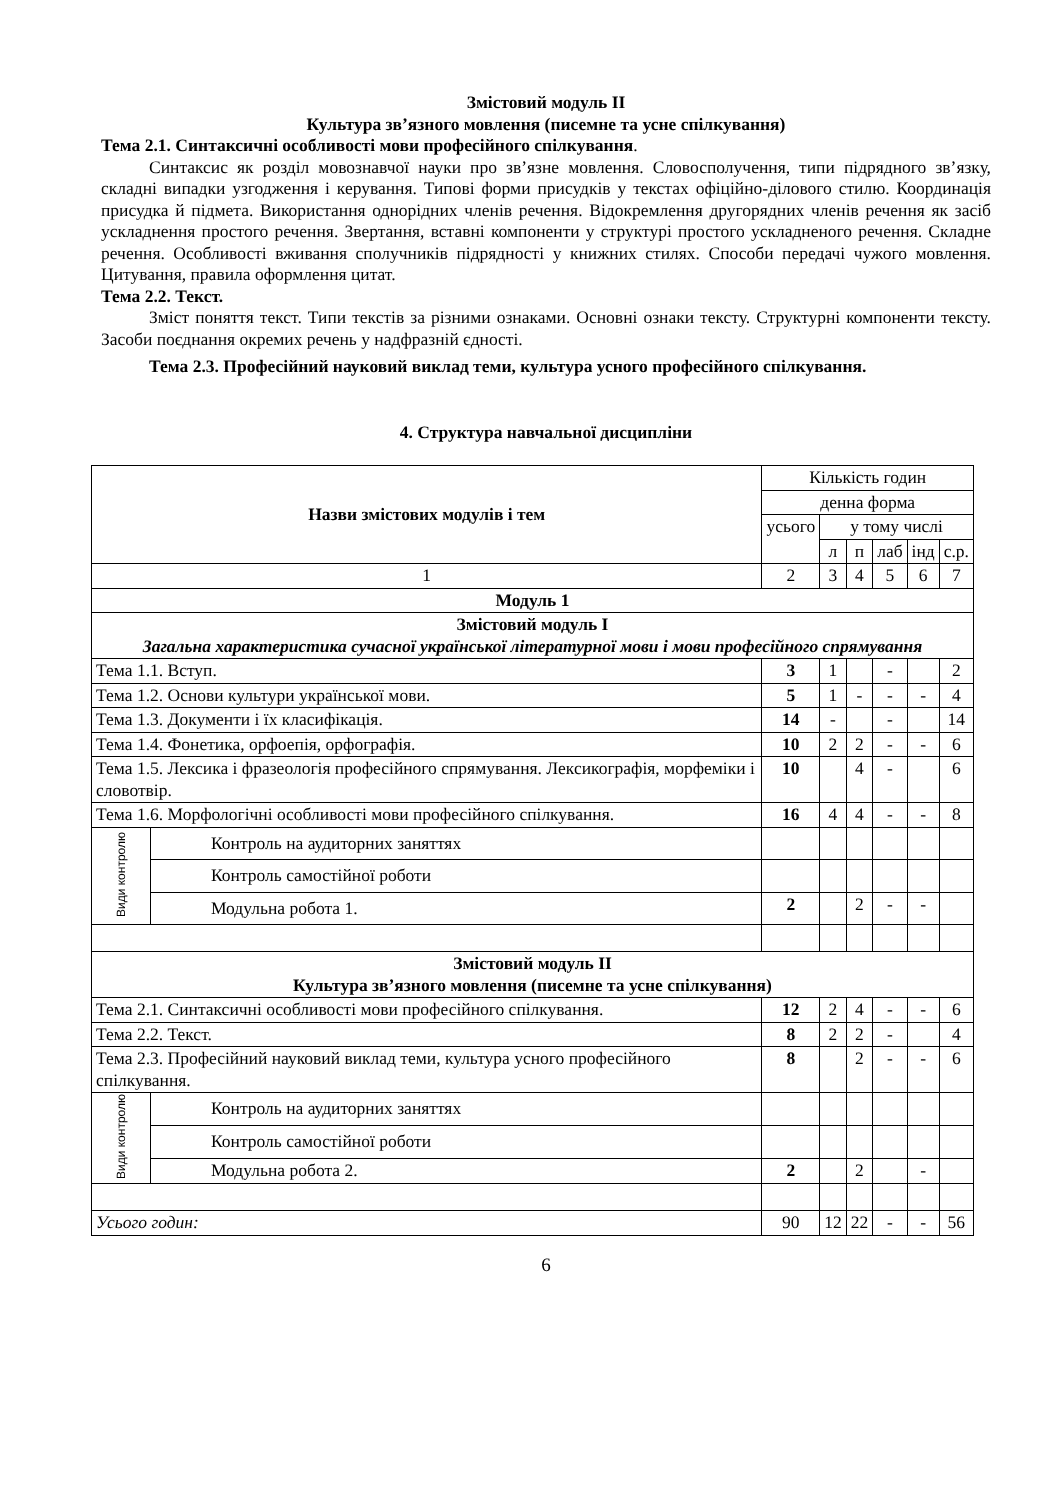Змістовий модуль ІІ
Культура зв’язного мовлення (писемне та усне спілкування)
Тема 2.1. Синтаксичні особливості мови професійного спілкування.
Синтаксис як розділ мовознавчої науки про зв’язне мовлення. Словосполучення, типи підрядного зв’язку, складні випадки узгодження і керування. Типові форми присудків у текстах офіційно-ділового стилю. Координація присудка й підмета. Використання однорідних членів речення. Відокремлення другорядних членів речення як засіб ускладнення простого речення. Звертання, вставні компоненти у структурі простого ускладненого речення. Складне речення. Особливості вживання сполучників підрядності у книжних стилях. Способи передачі чужого мовлення. Цитування, правила оформлення цитат.
Тема 2.2. Текст.
Зміст поняття текст. Типи текстів за різними ознаками. Основні ознаки тексту. Структурні компоненти тексту. Засоби поєднання окремих речень у надфразній єдності.
Тема 2.3. Професійний науковий виклад теми, культура усного професійного спілкування.
4. Структура навчальної дисципліни
| Назви змістових модулів і тем | | Кількість годин | | | | | |
| --- | --- | --- | --- | --- | --- | --- | --- |
| | | денна форма | | | | | |
| | | усього | у тому числі | | | | |
| | | | л | п | лаб | інд | с.р. |
| 1 | | 2 | 3 | 4 | 5 | 6 | 7 |
| Модуль 1 | | | | | | | |
| Змістовий модуль І Загальна характеристика сучасної української літературної мови і мови професійного спрямування | | | | | | | |
| Тема 1.1. Вступ. | | 3 | 1 | | - | | 2 |
| Тема 1.2. Основи культури української мови. | | 5 | 1 | - | - | - | 4 |
| Тема 1.3. Документи і їх класифікація. | | 14 | - | | - | | 14 |
| Тема 1.4. Фонетика, орфоепія, орфографія. | | 10 | 2 | 2 | - | - | 6 |
| Тема 1.5. Лексика і фразеологія професійного спрямування. Лексикографія, морфеміки і словотвір. | | 10 | | 4 | - | | 6 |
| Тема 1.6. Морфологічні особливості мови професійного спілкування. | | 16 | 4 | 4 | - | - | 8 |
| Види контролю | Контроль на аудиторних заняттях | | | | | | |
| | Контроль самостійної роботи | | | | | | |
| | Модульна робота 1. | 2 | | 2 | - | - | |
| Змістовий модуль ІІ Культура зв’язного мовлення (писемне та усне спілкування) | | | | | | | |
| Тема 2.1. Синтаксичні особливості мови професійного спілкування. | | 12 | 2 | 4 | - | - | 6 |
| Тема 2.2. Текст. | | 8 | 2 | 2 | - | | 4 |
| Тема 2.3. Професійний науковий виклад теми, культура усного професійного спілкування. | | 8 | | 2 | - | - | 6 |
| Види контролю | Контроль на аудиторних заняттях | | | | | | |
| | Контроль самостійної роботи | | | | | | |
| | Модульна робота 2. | 2 | | 2 | | - | |
| Усього годин: | | 90 | 12 | 22 | - | - | 56 |
6